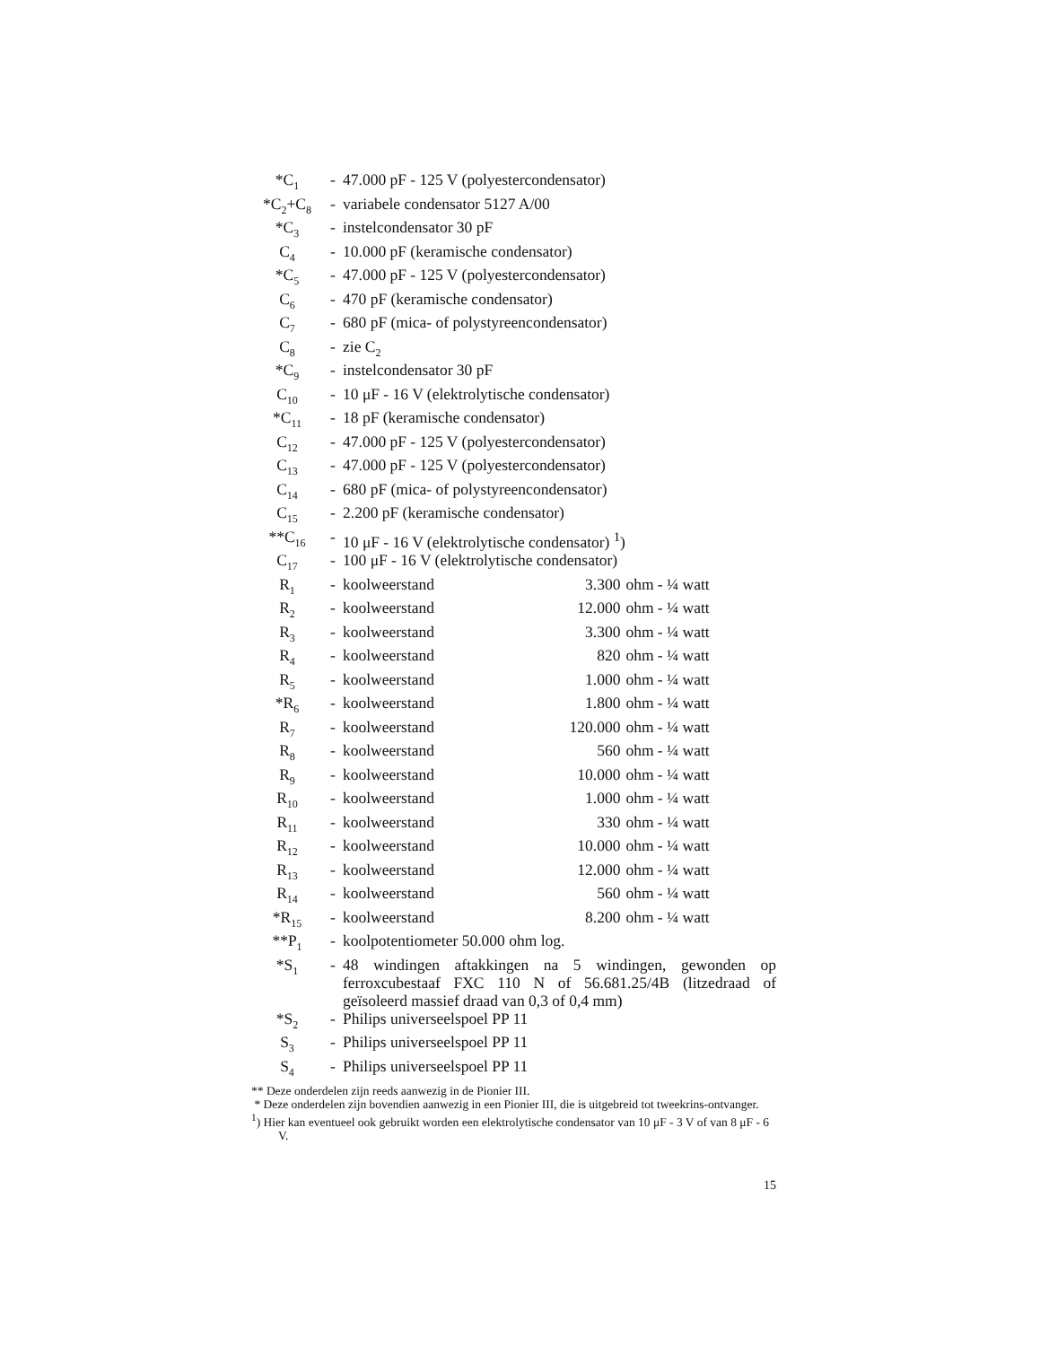| *C<sub>1</sub> | - | 47.000 pF - 125 V (polyestercondensator) | | |
| *C<sub>2</sub>+C<sub>8</sub> | - | variabele condensator 5127 A/00 | | |
| *C<sub>3</sub> | - | instelcondensator 30 pF | | |
| C<sub>4</sub> | - | 10.000 pF (keramische condensator) | | |
| *C<sub>5</sub> | - | 47.000 pF - 125 V (polyestercondensator) | | |
| C<sub>6</sub> | - | 470 pF (keramische condensator) | | |
| C<sub>7</sub> | - | 680 pF (mica- of polystyreencondensator) | | |
| C<sub>8</sub> | - | zie C<sub>2</sub> | | |
| *C<sub>9</sub> | - | instelcondensator 30 pF | | |
| C<sub>10</sub> | - | 10 μF - 16 V (elektrolytische condensator) | | |
| *C<sub>11</sub> | - | 18 pF (keramische condensator) | | |
| C<sub>12</sub> | - | 47.000 pF - 125 V (polyestercondensator) | | |
| C<sub>13</sub> | - | 47.000 pF - 125 V (polyestercondensator) | | |
| C<sub>14</sub> | - | 680 pF (mica- of polystyreencondensator) | | |
| C<sub>15</sub> | - | 2.200 pF (keramische condensator) | | |
| **C<sub>16</sub> | - | 10 μF - 16 V (elektrolytische condensator) <sup>1</sup>) | | |
| C<sub>17</sub> | - | 100 μF - 16 V (elektrolytische condensator) | | |
| R<sub>1</sub> | - | koolweerstand | 3.300 | ohm - ¼ watt |
| R<sub>2</sub> | - | koolweerstand | 12.000 | ohm - ¼ watt |
| R<sub>3</sub> | - | koolweerstand | 3.300 | ohm - ¼ watt |
| R<sub>4</sub> | - | koolweerstand | 820 | ohm - ¼ watt |
| R<sub>5</sub> | - | koolweerstand | 1.000 | ohm - ¼ watt |
| *R<sub>6</sub> | - | koolweerstand | 1.800 | ohm - ¼ watt |
| R<sub>7</sub> | - | koolweerstand | 120.000 | ohm - ¼ watt |
| R<sub>8</sub> | - | koolweerstand | 560 | ohm - ¼ watt |
| R<sub>9</sub> | - | koolweerstand | 10.000 | ohm - ¼ watt |
| R<sub>10</sub> | - | koolweerstand | 1.000 | ohm - ¼ watt |
| R<sub>11</sub> | - | koolweerstand | 330 | ohm - ¼ watt |
| R<sub>12</sub> | - | koolweerstand | 10.000 | ohm - ¼ watt |
| R<sub>13</sub> | - | koolweerstand | 12.000 | ohm - ¼ watt |
| R<sub>14</sub> | - | koolweerstand | 560 | ohm - ¼ watt |
| *R<sub>15</sub> | - | koolweerstand | 8.200 | ohm - ¼ watt |
| **P<sub>1</sub> | - | koolpotentiometer 50.000 ohm log. | | |
| *S<sub>1</sub> | - | 48 windingen aftakkingen na 5 windingen, gewonden op ferroxcubestaaf FXC 110 N of 56.681.25/4B (litzedraad of geïsoleerd massief draad van 0,3 of 0,4 mm) | | |
| *S<sub>2</sub> | - | Philips universeelspoel PP 11 | | |
| S<sub>3</sub> | - | Philips universeelspoel PP 11 | | |
| S<sub>4</sub> | - | Philips universeelspoel PP 11 | | |
** Deze onderdelen zijn reeds aanwezig in de Pionier III.
* Deze onderdelen zijn bovendien aanwezig in een Pionier III, die is uitgebreid tot tweekrins-ontvanger.
<sup>1</sup>) Hier kan eventueel ook gebruikt worden een elektrolytische condensator van 10 μF - 3 V of van 8 μF - 6 V.
15